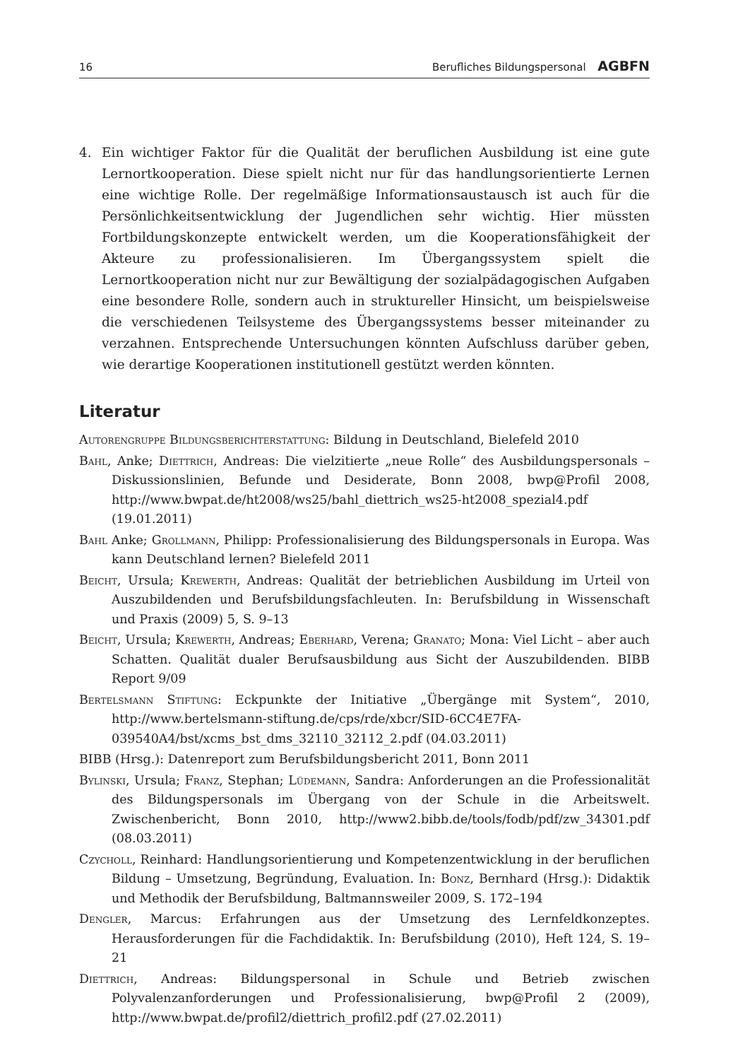16 Berufliches Bildungspersonal AGBFN
4. Ein wichtiger Faktor für die Qualität der beruflichen Ausbildung ist eine gute Lernortkooperation. Diese spielt nicht nur für das handlungsorientierte Lernen eine wichtige Rolle. Der regelmäßige Informationsaustausch ist auch für die Persönlichkeitsentwicklung der Jugendlichen sehr wichtig. Hier müssten Fortbildungskonzepte entwickelt werden, um die Kooperationsfähigkeit der Akteure zu professionalisieren. Im Übergangssystem spielt die Lernortkooperation nicht nur zur Bewältigung der sozialpädagogischen Aufgaben eine besondere Rolle, sondern auch in struktureller Hinsicht, um beispielsweise die verschiedenen Teilsysteme des Übergangssystems besser miteinander zu verzahnen. Entsprechende Untersuchungen könnten Aufschluss darüber geben, wie derartige Kooperationen institutionell gestützt werden könnten.
Literatur
Autorengruppe Bildungsberichterstattung: Bildung in Deutschland, Bielefeld 2010
Bahl, Anke; Diettrich, Andreas: Die vielzitierte „neue Rolle“ des Ausbildungspersonals – Diskussionslinien, Befunde und Desiderate, Bonn 2008, bwp@Profil 2008, http://www.bwpat.de/ht2008/ws25/bahl_diettrich_ws25-ht2008_spezial4.pdf (19.01.2011)
Bahl Anke; Grollmann, Philipp: Professionalisierung des Bildungspersonals in Europa. Was kann Deutschland lernen? Bielefeld 2011
Beicht, Ursula; Krewerth, Andreas: Qualität der betrieblichen Ausbildung im Urteil von Auszubildenden und Berufsbildungsfachleuten. In: Berufsbildung in Wissenschaft und Praxis (2009) 5, S. 9–13
Beicht, Ursula; Krewerth, Andreas; Eberhard, Verena; Granato; Mona: Viel Licht – aber auch Schatten. Qualität dualer Berufsausbildung aus Sicht der Auszubildenden. BIBB Report 9/09
Bertelsmann Stiftung: Eckpunkte der Initiative „Übergänge mit System“, 2010, http://www.bertelsmann-stiftung.de/cps/rde/xbcr/SID-6CC4E7FA-039540A4/bst/xcms_bst_dms_32110_32112_2.pdf (04.03.2011)
BIBB (Hrsg.): Datenreport zum Berufsbildungsbericht 2011, Bonn 2011
Bylinski, Ursula; Franz, Stephan; Lüdemann, Sandra: Anforderungen an die Professionalität des Bildungspersonals im Übergang von der Schule in die Arbeitswelt. Zwischenbericht, Bonn 2010, http://www2.bibb.de/tools/fodb/pdf/zw_34301.pdf (08.03.2011)
Czycholl, Reinhard: Handlungsorientierung und Kompetenzentwicklung in der beruflichen Bildung – Umsetzung, Begründung, Evaluation. In: Bonz, Bernhard (Hrsg.): Didaktik und Methodik der Berufsbildung, Baltmannsweiler 2009, S. 172–194
Dengler, Marcus: Erfahrungen aus der Umsetzung des Lernfeldkonzeptes. Herausforderungen für die Fachdidaktik. In: Berufsbildung (2010), Heft 124, S. 19–21
Diettrich, Andreas: Bildungspersonal in Schule und Betrieb zwischen Polyvalenzanforderungen und Professionalisierung, bwp@Profil 2 (2009), http://www.bwpat.de/profil2/diettrich_profil2.pdf (27.02.2011)